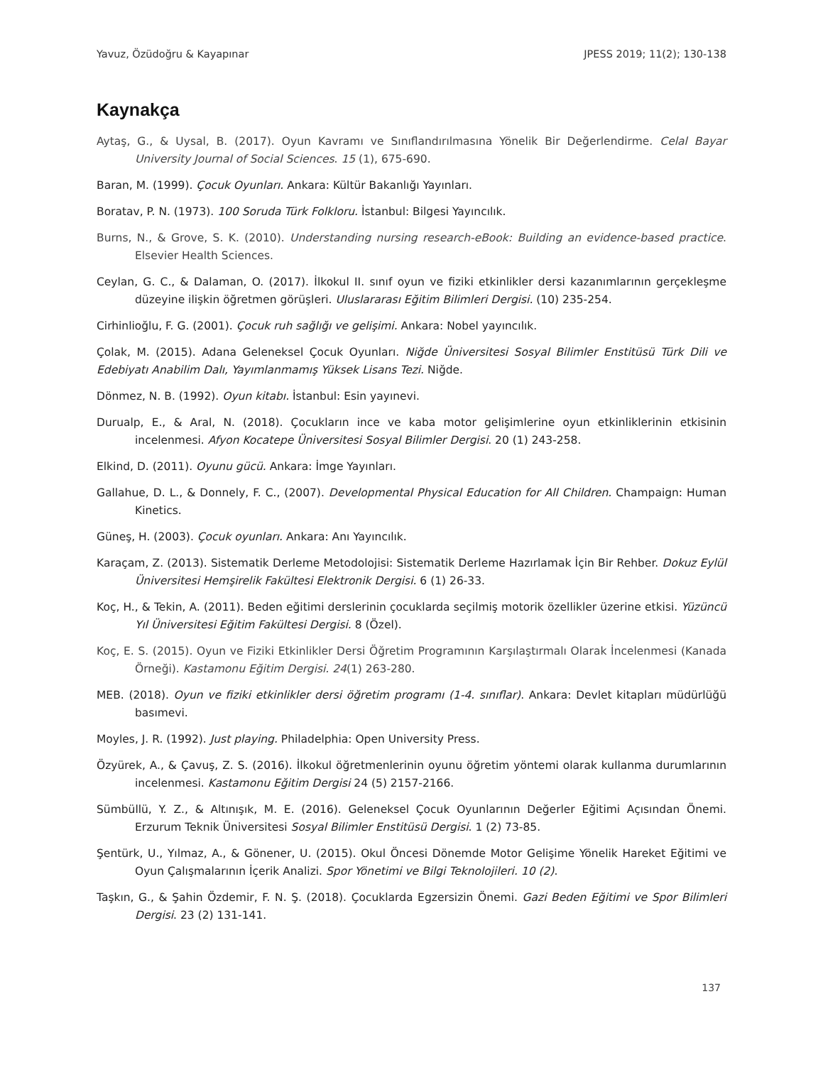Yavuz, Özüdoğru & Kayapınar JPESS 2019; 11(2); 130-138
Kaynakça
Aytaş, G., & Uysal, B. (2017). Oyun Kavramı ve Sınıflandırılmasına Yönelik Bir Değerlendirme. Celal Bayar University Journal of Social Sciences. 15 (1), 675-690.
Baran, M. (1999). Çocuk Oyunları. Ankara: Kültür Bakanlığı Yayınları.
Boratav, P. N. (1973). 100 Soruda Türk Folkloru. İstanbul: Bilgesi Yayıncılık.
Burns, N., & Grove, S. K. (2010). Understanding nursing research-eBook: Building an evidence-based practice. Elsevier Health Sciences.
Ceylan, G. C., & Dalaman, O. (2017). İlkokul II. sınıf oyun ve fiziki etkinlikler dersi kazanımlarının gerçekleşme düzeyine ilişkin öğretmen görüşleri. Uluslararası Eğitim Bilimleri Dergisi. (10) 235-254.
Cirhinlioğlu, F. G. (2001). Çocuk ruh sağlığı ve gelişimi. Ankara: Nobel yayıncılık.
Çolak, M. (2015). Adana Geleneksel Çocuk Oyunları. Niğde Üniversitesi Sosyal Bilimler Enstitüsü Türk Dili ve Edebiyatı Anabilim Dalı, Yayımlanmamış Yüksek Lisans Tezi. Niğde.
Dönmez, N. B. (1992). Oyun kitabı. İstanbul: Esin yayınevi.
Durualp, E., & Aral, N. (2018). Çocukların ince ve kaba motor gelişimlerine oyun etkinliklerinin etkisinin incelenmesi. Afyon Kocatepe Üniversitesi Sosyal Bilimler Dergisi. 20 (1) 243-258.
Elkind, D. (2011). Oyunu gücü. Ankara: İmge Yayınları.
Gallahue, D. L., & Donnely, F. C., (2007). Developmental Physical Education for All Children. Champaign: Human Kinetics.
Güneş, H. (2003). Çocuk oyunları. Ankara: Anı Yayıncılık.
Karaçam, Z. (2013). Sistematik Derleme Metodolojisi: Sistematik Derleme Hazırlamak İçin Bir Rehber. Dokuz Eylül Üniversitesi Hemşirelik Fakültesi Elektronik Dergisi. 6 (1) 26-33.
Koç, H., & Tekin, A. (2011). Beden eğitimi derslerinin çocuklarda seçilmiş motorik özellikler üzerine etkisi. Yüzüncü Yıl Üniversitesi Eğitim Fakültesi Dergisi. 8 (Özel).
Koç, E. S. (2015). Oyun ve Fiziki Etkinlikler Dersi Öğretim Programının Karşılaştırmalı Olarak İncelenmesi (Kanada Örneği). Kastamonu Eğitim Dergisi. 24(1) 263-280.
MEB. (2018). Oyun ve fiziki etkinlikler dersi öğretim programı (1-4. sınıflar). Ankara: Devlet kitapları müdürlüğü basımevi.
Moyles, J. R. (1992). Just playing. Philadelphia: Open University Press.
Özyürek, A., & Çavuş, Z. S. (2016). İlkokul öğretmenlerinin oyunu öğretim yöntemi olarak kullanma durumlarının incelenmesi. Kastamonu Eğitim Dergisi 24 (5) 2157-2166.
Sümbüllü, Y. Z., & Altınışık, M. E. (2016). Geleneksel Çocuk Oyunlarının Değerler Eğitimi Açısından Önemi. Erzurum Teknik Üniversitesi Sosyal Bilimler Enstitüsü Dergisi. 1 (2) 73-85.
Şentürk, U., Yılmaz, A., & Gönener, U. (2015). Okul Öncesi Dönemde Motor Gelişime Yönelik Hareket Eğitimi ve Oyun Çalışmalarının İçerik Analizi. Spor Yönetimi ve Bilgi Teknolojileri. 10 (2).
Taşkın, G., & Şahin Özdemir, F. N. Ş. (2018). Çocuklarda Egzersizin Önemi. Gazi Beden Eğitimi ve Spor Bilimleri Dergisi. 23 (2) 131-141.
137